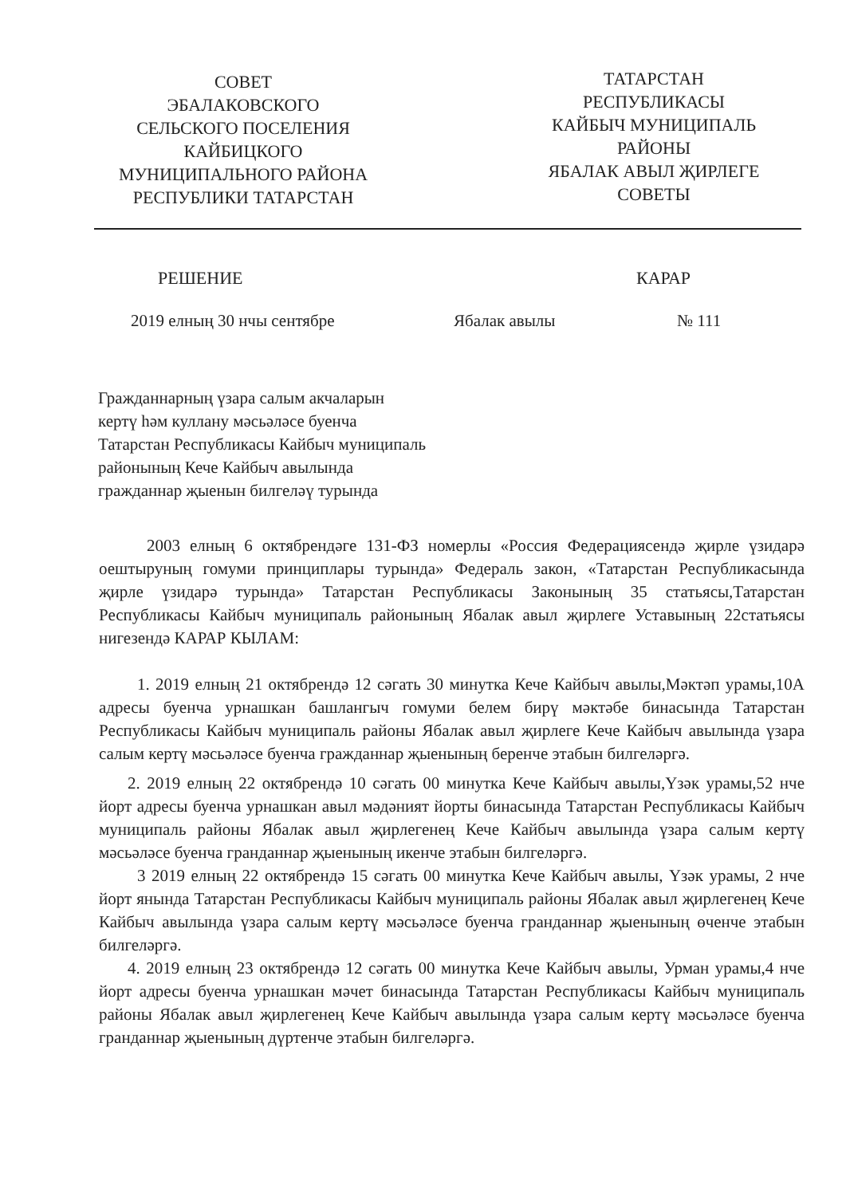СОВЕТ
ЭБАЛАКОВСКОГО
СЕЛЬСКОГО ПОСЕЛЕНИЯ
КАЙБИЦКОГО
МУНИЦИПАЛЬНОГО РАЙОНА
РЕСПУБЛИКИ ТАТАРСТАН
ТАТАРСТАН
РЕСПУБЛИКАСЫ
КАЙБЫЧ МУНИЦИПАЛЬ
РАЙОНЫ
ЯБАЛАК АВЫЛ ҖИРЛЕГЕ
СОВЕТЫ
РЕШЕНИЕ КАРАР
2019 елның 30 нчы сентябре Ябалак авылы № 111
Гражданнарның үзара салым акчаларын
кертү һәм куллану мәсьәләсе буенча
Татарстан Республикасы Кайбыч муниципаль
районының Кече Кайбыч авылында
гражданнар җыенын билгеләү турында
2003 елның 6 октябрендәге 131-ФЗ номерлы «Россия Федерациясендә җирле үзидарә оештыруның гомуми принциплары турында» Федераль закон, «Татарстан Республикасында җирле үзидарә турында» Татарстан Республикасы Законының 35 статьясы,Татарстан Республикасы Кайбыч муниципаль районының Ябалак авыл җирлеге Уставының 22статьясы нигезендә КАРАР КЫЛАМ:
1. 2019 елның 21 октябрендә 12 сәгать 30 минутка Кече Кайбыч авылы,Мәктәп урамы,10А адресы буенча урнашкан башлангыч гомуми белем бирү мәктәбе бинасында Татарстан Республикасы Кайбыч муниципаль районы Ябалак авыл җирлеге Кече Кайбыч авылында үзара салым кертү мәсьәләсе буенча гражданнар җыенының беренче этабын билгеләргә.
2. 2019 елның 22 октябрендә 10 сәгать 00 минутка Кече Кайбыч авылы,Үзәк урамы,52 нче йорт адресы буенча урнашкан авыл мәдәният йорты бинасында Татарстан Республикасы Кайбыч муниципаль районы Ябалак авыл җирлегенең Кече Кайбыч авылында үзара салым кертү мәсьәләсе буенча гранданнар җыенының икенче этабын билгеләргә.
3 2019 елның 22 октябрендә 15 сәгать 00 минутка Кече Кайбыч авылы, Үзәк урамы, 2 нче йорт янында Татарстан Республикасы Кайбыч муниципаль районы Ябалак авыл җирлегенең Кече Кайбыч авылында үзара салым кертү мәсьәләсе буенча гранданнар җыенының өченче этабын билгеләргә.
4. 2019 елның 23 октябрендә 12 сәгать 00 минутка Кече Кайбыч авылы, Урман урамы,4 нче йорт адресы буенча урнашкан мәчет бинасында Татарстан Республикасы Кайбыч муниципаль районы Ябалак авыл җирлегенең Кече Кайбыч авылында үзара салым кертү мәсьәләсе буенча гранданнар җыенының дүртенче этабын билгеләргә.